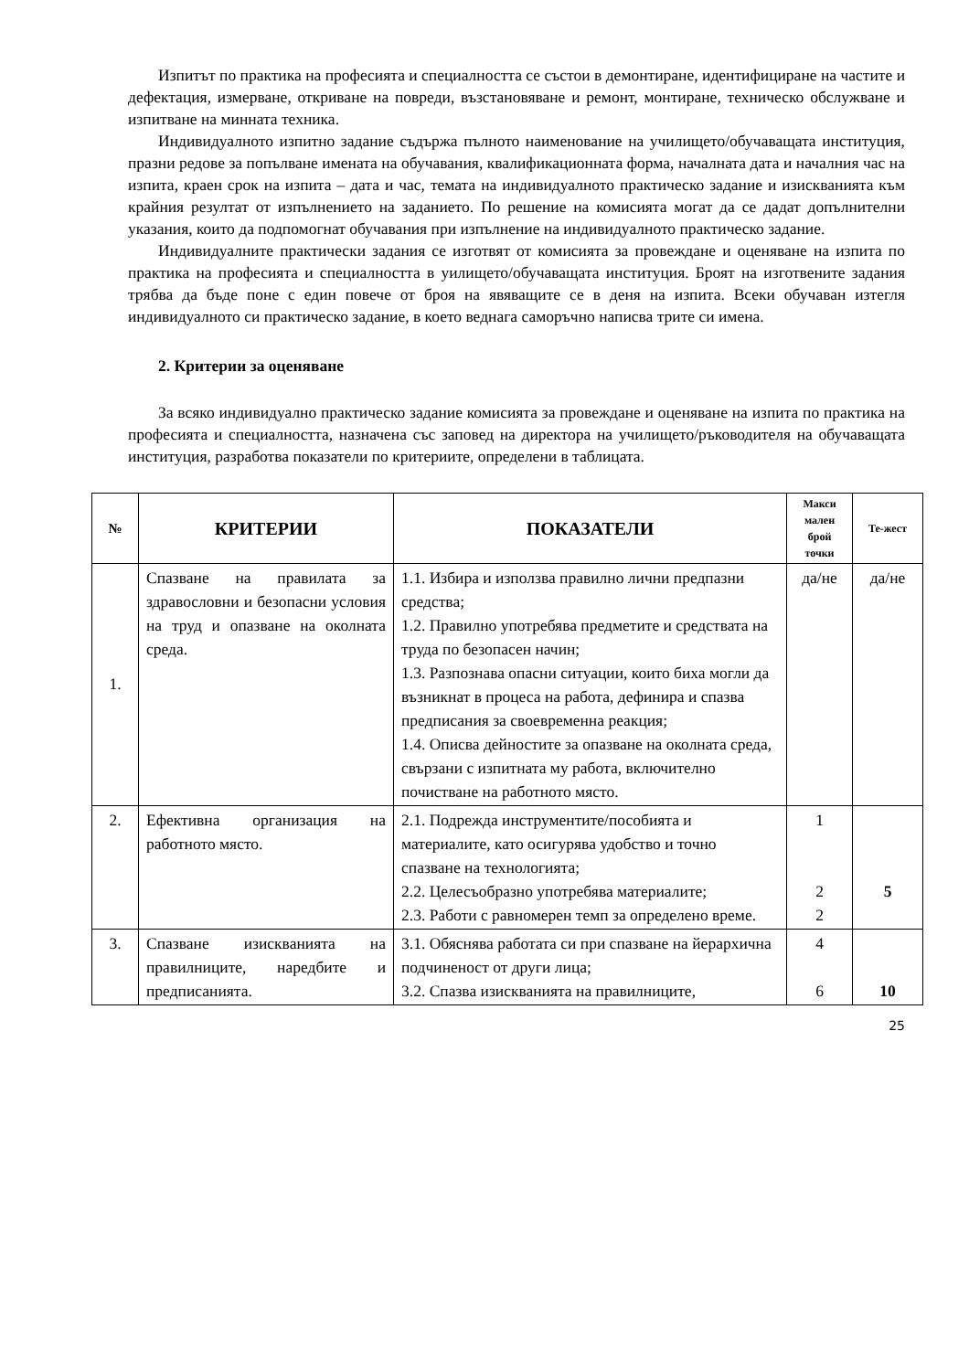Изпитът по практика на професията и специалността се състои в демонтиране, идентифициране на частите и дефектация, измерване, откриване на повреди, възстановяване и ремонт, монтиране, техническо обслужване и изпитване на минната техника.
Индивидуалното изпитно задание съдържа пълното наименование на училището/обучаващата институция, празни редове за попълване имената на обучавания, квалификационната форма, началната дата и началния час на изпита, краен срок на изпита – дата и час, темата на индивидуалното практическо задание и изискванията към крайния резултат от изпълнението на заданието. По решение на комисията могат да се дадат допълнителни указания, които да подпомогнат обучавания при изпълнение на индивидуалното практическо задание.
Индивидуалните практически задания се изготвят от комисията за провеждане и оценяване на изпита по практика на професията и специалността в уилището/обучаващата институция. Броят на изготвените задания трябва да бъде поне с един повече от броя на явяващите се в деня на изпита. Всеки обучаван изтегля индивидуалното си практическо задание, в което веднага саморъчно написва трите си имена.
2. Критерии за оценяване
За всяко индивидуално практическо задание комисията за провеждане и оценяване на изпита по практика на професията и специалността, назначена със заповед на директора на училището/ръководителя на обучаващата институция, разработва показатели по критериите, определени в таблицата.
| № | КРИТЕРИИ | ПОКАЗАТЕЛИ | Макси малeн брой точки | Те-жест |
| --- | --- | --- | --- | --- |
| 1. | Спазване на правилата за здравословни и безопасни условия на труд и опазване на околната среда. | 1.1. Избира и използва правилно лични предпазни средства; 1.2. Правилно употребява предметите и средствата на труда по безопасен начин; 1.3. Разпознава опасни ситуации, които биха могли да възникнат в процеса на работа, дефинира и спазва предписания за своевременна реакция; 1.4. Описва дейностите за опазване на околната среда, свързани с изпитната му работа, включително почистване на работното място. | да/не | да/не |
| 2. | Ефективна организация на работното място. | 2.1. Подрежда инструментите/пособията и материалите, като осигурява удобство и точно спазване на технологията; 2.2. Целесъобразно употребява материалите; 2.3. Работи с равномерен темп за определено време. | 1 2 2 | 5 |
| 3. | Спазване изискванията на правилниците, наредбите и предписанията. | 3.1. Обяснява работата си при спазване на йерархична подчиненост от други лица; 3.2. Спазва изискванията на правилниците, | 4 6 | 10 |
25